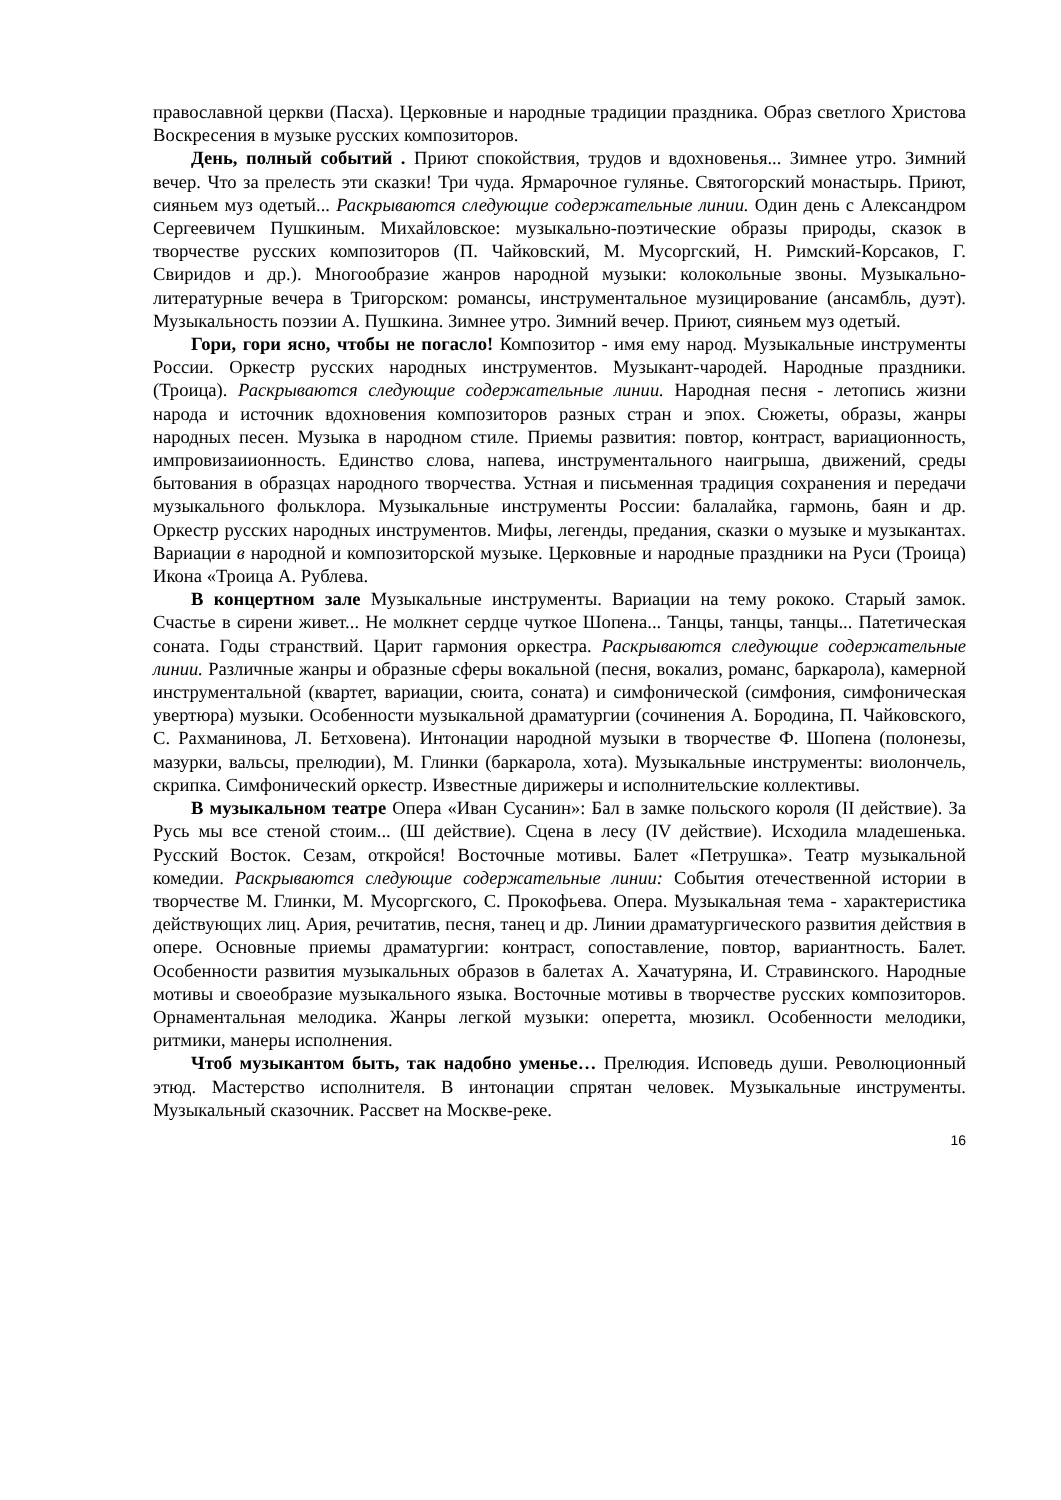православной церкви (Пасха). Церковные и народные традиции праздника. Образ светлого Христова Воскресения в музыке русских композиторов.
День, полный событий . Приют спокойствия, трудов и вдохновенья... Зимнее утро. Зимний вечер. Что за прелесть эти сказки! Три чуда. Ярмарочное гулянье. Святогорский монастырь. Приют, сияньем муз одетый... Раскрываются следующие содержательные линии. Один день с Александром Сергеевичем Пушкиным. Михайловское: музыкально-поэтические образы природы, сказок в творчестве русских композиторов (П. Чайковский, М. Мусоргский, Н. Римский-Корсаков, Г. Свиридов и др.). Многообразие жанров народной музыки: колокольные звоны. Музыкально-литературные вечера в Тригорском: романсы, инструментальное музицирование (ансамбль, дуэт). Музыкальность поэзии А. Пушкина. Зимнее утро. Зимний вечер. Приют, сияньем муз одетый.
Гори, гори ясно, чтобы не погасло! Композитор - имя ему народ. Музыкальные инструменты России. Оркестр русских народных инструментов. Музыкант-чародей. Народные праздники. (Троица). Раскрываются следующие содержательные линии. Народная песня - летопись жизни народа и источник вдохновения композиторов разных стран и эпох. Сюжеты, образы, жанры народных песен. Музыка в народном стиле. Приемы развития: повтор, контраст, вариационность, импровизаиионность. Единство слова, напева, инструментального наигрыша, движений, среды бытования в образцах народного творчества. Устная и письменная традиция сохранения и передачи музыкального фольклора. Музыкальные инструменты России: балалайка, гармонь, баян и др. Оркестр русских народных инструментов. Мифы, легенды, предания, сказки о музыке и музыкантах. Вариации в народной и композиторской музыке. Церковные и народные праздники на Руси (Троица) Икона «Троица А. Рублева.
В концертном зале Музыкальные инструменты. Вариации на тему рококо. Старый замок. Счастье в сирени живет... Не молкнет сердце чуткое Шопена... Танцы, танцы, танцы... Патетическая соната. Годы странствий. Царит гармония оркестра. Раскрываются следующие содержательные линии. Различные жанры и образные сферы вокальной (песня, вокализ, романс, баркарола), камерной инструментальной (квартет, вариации, сюита, соната) и симфонической (симфония, симфоническая увертюра) музыки. Особенности музыкальной драматургии (сочинения А. Бородина, П. Чайковского, С. Рахманинова, Л. Бетховена). Интонации народной музыки в творчестве Ф. Шопена (полонезы, мазурки, вальсы, прелюдии), М. Глинки (баркарола, хота). Музыкальные инструменты: виолончель, скрипка. Симфонический оркестр. Известные дирижеры и исполнительские коллективы.
В музыкальном театре Опера «Иван Сусанин»: Бал в замке польского короля (II действие). За Русь мы все стеной стоим... (Ш действие). Сцена в лесу (IV действие). Исходила младешенька. Русский Восток. Сезам, откройся! Восточные мотивы. Балет «Петрушка». Театр музыкальной комедии. Раскрываются следующие содержательные линии: События отечественной истории в творчестве М. Глинки, М. Мусоргского, С. Прокофьева. Опера. Музыкальная тема - характеристика действующих лиц. Ария, речитатив, песня, танец и др. Линии драматургического развития действия в опере. Основные приемы драматургии: контраст, сопоставление, повтор, вариантность. Балет. Особенности развития музыкальных образов в балетах А. Хачатуряна, И. Стравинского. Народные мотивы и своеобразие музыкального языка. Восточные мотивы в творчестве русских композиторов. Орнаментальная мелодика. Жанры легкой музыки: оперетта, мюзикл. Особенности мелодики, ритмики, манеры исполнения.
Чтоб музыкантом быть, так надобно уменье… Прелюдия. Исповедь души. Революционный этюд. Мастерство исполнителя. В интонации спрятан человек. Музыкальные инструменты. Музыкальный сказочник. Рассвет на Москве-реке.
16